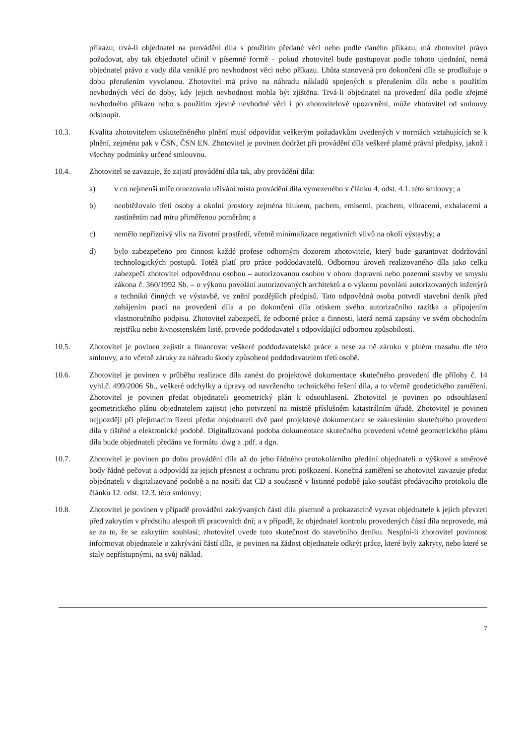příkazu; trvá-li objednatel na provádění díla s použitím předané věci nebo podle daného příkazu, má zhotovitel právo požadovat, aby tak objednatel učinil v písemné formě – pokud zhotovitel bude postupovat podle tohoto ujednání, nemá objednatel právo z vady díla vzniklé pro nevhodnost věci nebo příkazu. Lhůta stanovená pro dokončení díla se prodlužuje o dobu přerušením vyvolanou. Zhotovitel má právo na náhradu nákladů spojených s přerušením díla nebo s použitím nevhodných věcí do doby, kdy jejich nevhodnost mohla být zjištěna. Trvá-li objednatel na provedení díla podle zřejmé nevhodného příkazu nebo s použitím zjevně nevhodné věci i po zhotovitelově upozornění, může zhotovitel od smlouvy odstoupit.
10.3. Kvalita zhotovitelem uskutečněného plnění musí odpovídat veškerým požadavkům uvedených v normách vztahujících se k plnění, zejména pak v ČSN, ČSN EN. Zhotovitel je povinen dodržet při provádění díla veškeré platné právní předpisy, jakož i všechny podmínky určené smlouvou.
10.4. Zhotovitel se zavazuje, že zajistí provádění díla tak, aby provádění díla:
a) v co nejmenší míře omezovalo užívání místa provádění díla vymezeného v článku 4. odst. 4.1. této smlouvy; a
b) neobtěžovalo třetí osoby a okolní prostory zejména hlukem, pachem, emisemi, prachem, vibracemi, exhalacemi a zastíněním nad míru přiměřenou poměrům; a
c) nemělo nepříznivý vliv na životní prostředí, včetně minimalizace negativních vlivů na okolí výstavby; a
d) bylo zabezpečeno pro činnost každé profese odborným dozorem zhotovitele, který bude garantovat dodržování technologických postupů. Totéž platí pro práce poddodavatelů. Odbornou úroveň realizovaného díla jako celku zabezpečí zhotovitel odpovědnou osobou – autorizovanou osobou v oboru dopravní nebo pozemní stavby ve smyslu zákona č. 360/1992 Sb. – o výkonu povolání autorizovaných architektů a o výkonu povolání autorizovaných inženýrů a techniků činných ve výstavbě, ve znění pozdějších předpisů. Tato odpovědná osoba potvrdí stavební deník před zahájením prací na provedení díla a po dokončení díla otiskem svého autorizačního razítka a připojením vlastnoručního podpisu. Zhotovitel zabezpečí, že odborné práce a činnosti, která nemá zapsány ve svém obchodním rejstříku nebo živnostenském listě, provede poddodavatel s odpovídající odbornou způsobilostí.
10.5. Zhotovitel je povinen zajistit a financovat veškeré poddodavatelské práce a nese za ně záruku v plném rozsahu dle této smlouvy, a to včetně záruky za náhradu škody způsobené poddodavatelem třetí osobě.
10.6. Zhotovitel je povinen v průběhu realizace díla zanést do projektové dokumentace skutečného provedení dle přílohy č. 14 vyhl.č. 499/2006 Sb., veškeré odchylky a úpravy od navrženého technického řešení díla, a to včetně geodetického zaměření. Zhotovitel je povinen předat objednateli geometrický plán k odsouhlasení. Zhotovitel je povinen po odsouhlasení geometrického plánu objednatelem zajistit jeho potvrzení na místně příslušném katastrálním úřadě. Zhotovitel je povinen nejpozději při přejímacím řízení předat objednateli dvě paré projektové dokumentace se zakreslením skutečného provedení díla v tištěné a elektronické podobě. Digitalizovaná podoba dokumentace skutečného provedení včetně geometrického plánu díla bude objednateli předána ve formátu .dwg a .pdf. a dgn.
10.7. Zhotovitel je povinen po dobu provádění díla až do jeho řádného protokolárního předání objednateli o výškové a směrové body řádně pečovat a odpovídá za jejich přesnost a ochranu proti poškození. Konečná zaměření se zhotovitel zavazuje předat objednateli v digitalizované podobě a na nosiči dat CD a současně v listinné podobě jako součást předávacího protokolu dle článku 12. odst. 12.3. této smlouvy;
10.8. Zhotovitel je povinen v případě provádění zakrývaných částí díla písemně a prokazatelně vyzvat objednatele k jejich převzetí před zakrytím v předstihu alespoň tří pracovních dní; a v případě, že objednatel kontrolu provedených částí díla neprovede, má se za to, že se zakrytím souhlasí; zhotovitel uvede tuto skutečnost do stavebního deníku. Nesplní-li zhotovitel povinnost informovat objednatele o zakrývání částí díla, je povinen na žádost objednatele odkrýt práce, které byly zakryty, nebo které se staly nepřístupnými, na svůj náklad.
7